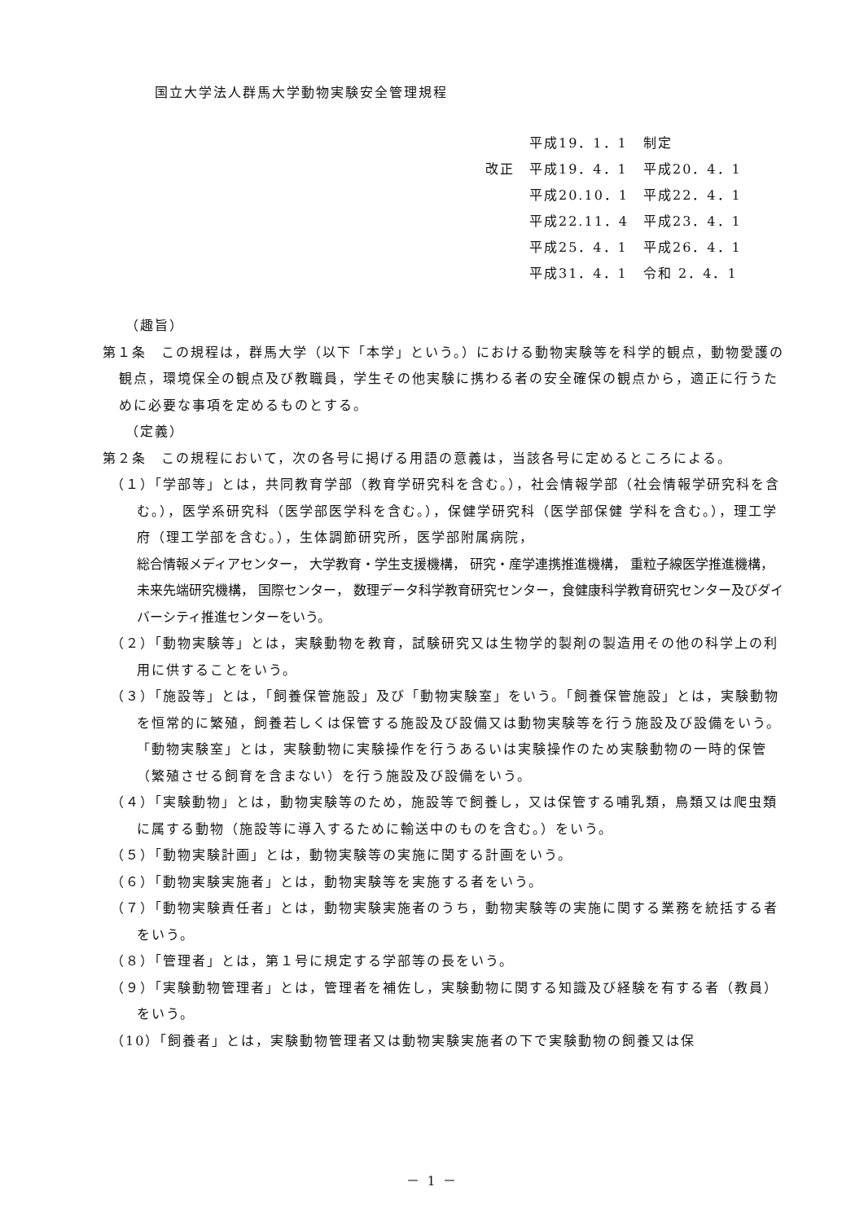国立大学法人群馬大学動物実験安全管理規程
| | 平成19．1．1 | 制定 |
| 改正 | 平成19．4．1 | 平成20．4．1 |
| | 平成20.10．1 | 平成22．4．1 |
| | 平成22.11．4 | 平成23．4．1 |
| | 平成25．4．1 | 平成26．4．1 |
| | 平成31．4．1 | 令和 2．4．1 |
（趣旨）
第１条　この規程は，群馬大学（以下「本学」という。）における動物実験等を科学的観点，動物愛護の観点，環境保全の観点及び教職員，学生その他実験に携わる者の安全確保の観点から，適正に行うために必要な事項を定めるものとする。
（定義）
第２条　この規程において，次の各号に掲げる用語の意義は，当該各号に定めるところによる。
（１）「学部等」とは，共同教育学部（教育学研究科を含む。），社会情報学部（社会情報学研究科を含む。），医学系研究科（医学部医学科を含む。），保健学研究科（医学部保健 学科を含む。），理工学府（理工学部を含む。），生体調節研究所，医学部附属病院，
総合情報メディアセンター， 大学教育・学生支援機構， 研究・産学連携推進機構， 重粒子線医学推進機構， 未来先端研究機構， 国際センター， 数理データ科学教育研究センター，食健康科学教育研究センター及びダイバーシティ推進センターをいう。
（２）「動物実験等」とは，実験動物を教育，試験研究又は生物学的製剤の製造用その他の科学上の利用に供することをいう。
（３）「施設等」とは，「飼養保管施設」及び「動物実験室」をいう。「飼養保管施設」とは，実験動物を恒常的に繁殖，飼養若しくは保管する施設及び設備又は動物実験等を行う施設及び設備をいう。「動物実験室」とは，実験動物に実験操作を行うあるいは実験操作のため実験動物の一時的保管（繁殖させる飼育を含まない）を行う施設及び設備をいう。
（４）「実験動物」とは，動物実験等のため，施設等で飼養し，又は保管する哺乳類，鳥類又は爬虫類に属する動物（施設等に導入するために輸送中のものを含む。）をいう。
（５）「動物実験計画」とは，動物実験等の実施に関する計画をいう。
（６）「動物実験実施者」とは，動物実験等を実施する者をいう。
（７）「動物実験責任者」とは，動物実験実施者のうち，動物実験等の実施に関する業務を統括する者をいう。
（８）「管理者」とは，第１号に規定する学部等の長をいう。
（９）「実験動物管理者」とは，管理者を補佐し，実験動物に関する知識及び経験を有する者（教員）をいう。
（10）「飼養者」とは，実験動物管理者又は動物実験実施者の下で実験動物の飼養又は保
－ 1 －